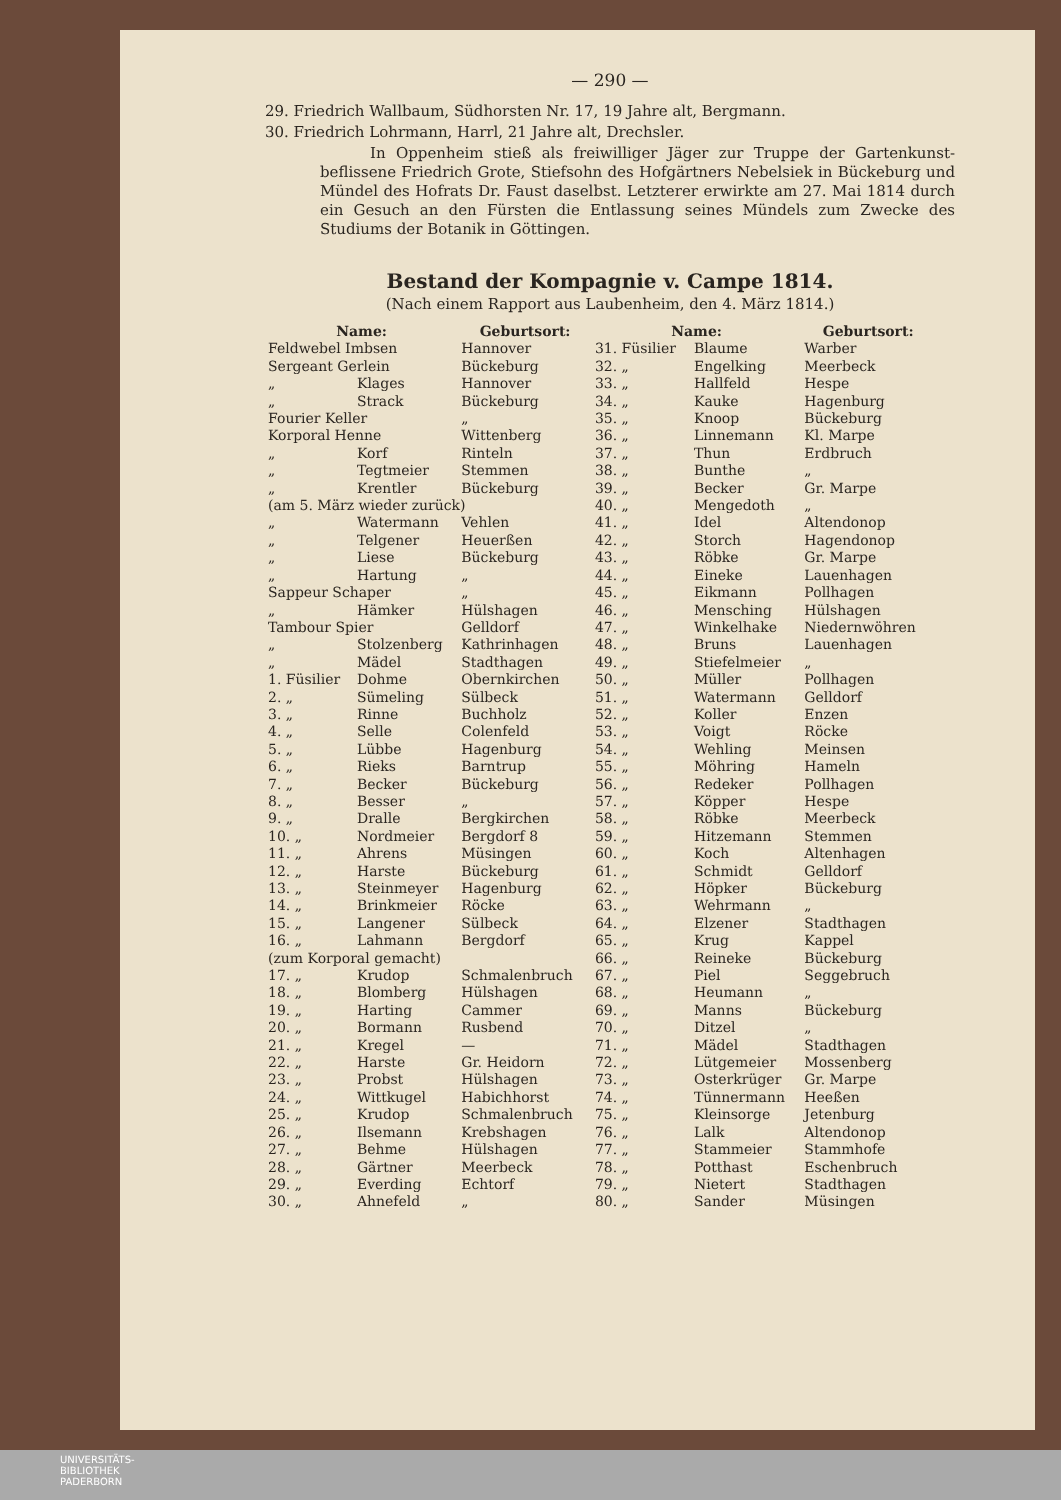— 290 —
29. Friedrich Wallbaum, Südhorsten Nr. 17, 19 Jahre alt, Bergmann.
30. Friedrich Lohrmann, Harrl, 21 Jahre alt, Drechsler.
In Oppenheim stieß als freiwilliger Jäger zur Truppe der Gartenkunst-beflissene Friedrich Grote, Stiefsohn des Hofgärtners Nebelsiek in Bückeburg und Mündel des Hofrats Dr. Faust daselbst. Letzterer erwirkte am 27. Mai 1814 durch ein Gesuch an den Fürsten die Entlassung seines Mündels zum Zwecke des Studiums der Botanik in Göttingen.
Bestand der Kompagnie v. Campe 1814.
(Nach einem Rapport aus Laubenheim, den 4. März 1814.)
| Name: | | Geburtsort: | Name: | | Geburtsort: |
| --- | --- | --- | --- | --- | --- |
| Feldwebel Imbsen | | Hannover | 31. Füsilier | Blaume | Warber |
| Sergeant Gerlein | | Bückeburg | 32. „ | Engelking | Meerbeck |
| „ | Klages | Hannover | 33. „ | Hallfeld | Hespe |
| „ | Strack | Bückeburg | 34. „ | Kauke | Hagenburg |
| Fourier Keller | | „ | 35. „ | Knoop | Bückeburg |
| Korporal Henne | | Wittenberg | 36. „ | Linnemann | Kl. Marpe |
| „ | Korf | Rinteln | 37. „ | Thun | Erdbruch |
| „ | Tegtmeier | Stemmen | 38. „ | Bunthe | „ |
| „ | Krentler | Bückeburg | 39. „ | Becker | Gr. Marpe |
| (am 5. März wieder zurück) | | | 40. „ | Mengedoth | „ |
| „ | Watermann | Vehlen | 41. „ | Idel | Altendonop |
| „ | Telgener | Heuerßen | 42. „ | Storch | Hagendonop |
| „ | Liese | Bückeburg | 43. „ | Röbke | Gr. Marpe |
| „ | Hartung | „ | 44. „ | Eineke | Lauenhagen |
| Sappeur Schaper | | „ | 45. „ | Eikmann | Pollhagen |
| „ | Hämker | Hülshagen | 46. „ | Mensching | Hülshagen |
| Tambour Spier | | Gelldorf | 47. „ | Winkelhake | Niedernwöhren |
| „ | Stolzenberg | Kathrinhagen | 48. „ | Bruns | Lauenhagen |
| „ | Mädel | Stadthagen | 49. „ | Stiefelmeier | „ |
| 1. Füsilier | Dohme | Obernkirchen | 50. „ | Müller | Pollhagen |
| 2. „ | Sümeling | Sülbeck | 51. „ | Watermann | Gelldorf |
| 3. „ | Rinne | Buchholz | 52. „ | Koller | Enzen |
| 4. „ | Selle | Colenfeld | 53. „ | Voigt | Röcke |
| 5. „ | Lübbe | Hagenburg | 54. „ | Wehling | Meinsen |
| 6. „ | Rieks | Barntrup | 55. „ | Möhring | Hameln |
| 7. „ | Becker | Bückeburg | 56. „ | Redeker | Pollhagen |
| 8. „ | Besser | „ | 57. „ | Köpper | Hespe |
| 9. „ | Dralle | Bergkirchen | 58. „ | Röbke | Meerbeck |
| 10. „ | Nordmeier | Bergdorf 8 | 59. „ | Hitzemann | Stemmen |
| 11. „ | Ahrens | Müsingen | 60. „ | Koch | Altenhagen |
| 12. „ | Harste | Bückeburg | 61. „ | Schmidt | Gelldorf |
| 13. „ | Steinmeyer | Hagenburg | 62. „ | Höpker | Bückeburg |
| 14. „ | Brinkmeier | Röcke | 63. „ | Wehrmann | „ |
| 15. „ | Langener | Sülbeck | 64. „ | Elzener | Stadthagen |
| 16. „ | Lahmann | Bergdorf | 65. „ | Krug | Kappel |
| (zum Korporal gemacht) | | | 66. „ | Reineke | Bückeburg |
| 17. „ | Krudop | Schmalenbruch | 67. „ | Piel | Seggebruch |
| 18. „ | Blomberg | Hülshagen | 68. „ | Heumann | „ |
| 19. „ | Harting | Cammer | 69. „ | Manns | Bückeburg |
| 20. „ | Bormann | Rusbend | 70. „ | Ditzel | „ |
| 21. „ | Kregel | — | 71. „ | Mädel | Stadthagen |
| 22. „ | Harste | Gr. Heidorn | 72. „ | Lütgemeier | Mossenberg |
| 23. „ | Probst | Hülshagen | 73. „ | Osterkrüger | Gr. Marpe |
| 24. „ | Wittkugel | Habichhorst | 74. „ | Tünnermann | Heeßen |
| 25. „ | Krudop | Schmalenbruch | 75. „ | Kleinsorge | Jetenburg |
| 26. „ | Ilsemann | Krebshagen | 76. „ | Lalk | Altendonop |
| 27. „ | Behme | Hülshagen | 77. „ | Stammeier | Stammhofe |
| 28. „ | Gärtner | Meerbeck | 78. „ | Potthast | Eschenbruch |
| 29. „ | Everding | Echtorf | 79. „ | Nietert | Stadthagen |
| 30. „ | Ahnefeld | „ | 80. „ | Sander | Müsingen |
UNIVERSITÄTS-
BIBLIOTHEK
PADERBORN